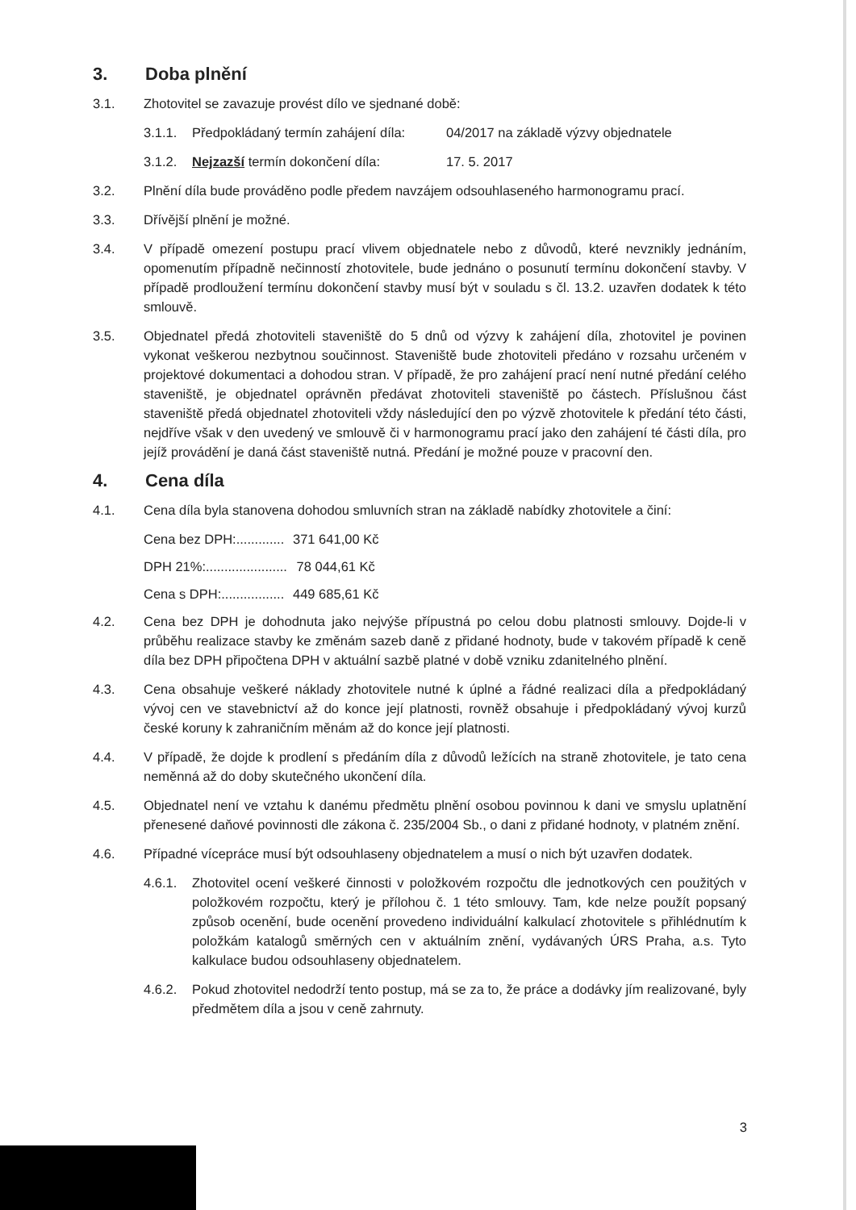3. Doba plnění
3.1. Zhotovitel se zavazuje provést dílo ve sjednané době:
3.1.1. Předpokládaný termín zahájení díla: 04/2017 na základě výzvy objednatele
3.1.2. Nejzazší termín dokončení díla: 17. 5. 2017
3.2. Plnění díla bude prováděno podle předem navzájem odsouhlaseného harmonogramu prací.
3.3. Dřívější plnění je možné.
3.4. V případě omezení postupu prací vlivem objednatele nebo z důvodů, které nevznikly jednáním, opomenutím případně nečinností zhotovitele, bude jednáno o posunutí termínu dokončení stavby. V případě prodloužení termínu dokončení stavby musí být v souladu s čl. 13.2. uzavřen dodatek k této smlouvě.
3.5. Objednatel předá zhotoviteli staveniště do 5 dnů od výzvy k zahájení díla, zhotovitel je povinen vykonat veškerou nezbytnou součinnost. Staveniště bude zhotoviteli předáno v rozsahu určeném v projektové dokumentaci a dohodou stran. V případě, že pro zahájení prací není nutné předání celého staveniště, je objednatel oprávněn předávat zhotoviteli staveniště po částech. Příslušnou část staveniště předá objednatel zhotoviteli vždy následující den po výzvě zhotovitele k předání této části, nejdříve však v den uvedený ve smlouvě či v harmonogramu prací jako den zahájení té části díla, pro jejíž provádění je daná část staveniště nutná. Předání je možné pouze v pracovní den.
4. Cena díla
4.1. Cena díla byla stanovena dohodou smluvních stran na základě nabídky zhotovitele a činí:
Cena bez DPH:............. 371 641,00 Kč
DPH 21%:...................... 78 044,61 Kč
Cena s DPH:................. 449 685,61 Kč
4.2. Cena bez DPH je dohodnuta jako nejvýše přípustná po celou dobu platnosti smlouvy. Dojde-li v průběhu realizace stavby ke změnám sazeb daně z přidané hodnoty, bude v takovém případě k ceně díla bez DPH připočtena DPH v aktuální sazbě platné v době vzniku zdanitelného plnění.
4.3. Cena obsahuje veškeré náklady zhotovitele nutné k úplné a řádné realizaci díla a předpokládaný vývoj cen ve stavebnictví až do konce její platnosti, rovněž obsahuje i předpokládaný vývoj kurzů české koruny k zahraničním měnám až do konce její platnosti.
4.4. V případě, že dojde k prodlení s předáním díla z důvodů ležících na straně zhotovitele, je tato cena neměnná až do doby skutečného ukončení díla.
4.5. Objednatel není ve vztahu k danému předmětu plnění osobou povinnou k dani ve smyslu uplatnění přenesené daňové povinnosti dle zákona č. 235/2004 Sb., o dani z přidané hodnoty, v platném znění.
4.6. Případné vícepráce musí být odsouhlaseny objednatelem a musí o nich být uzavřen dodatek.
4.6.1. Zhotovitel ocení veškeré činnosti v položkovém rozpočtu dle jednotkových cen použitých v položkovém rozpočtu, který je přílohou č. 1 této smlouvy. Tam, kde nelze použít popsaný způsob ocenění, bude ocenění provedeno individuální kalkulací zhotovitele s přihlédnutím k položkám katalogů směrných cen v aktuálním znění, vydávaných ÚRS Praha, a.s. Tyto kalkulace budou odsouhlaseny objednatelem.
4.6.2. Pokud zhotovitel nedodrží tento postup, má se za to, že práce a dodávky jím realizované, byly předmětem díla a jsou v ceně zahrnuty.
3